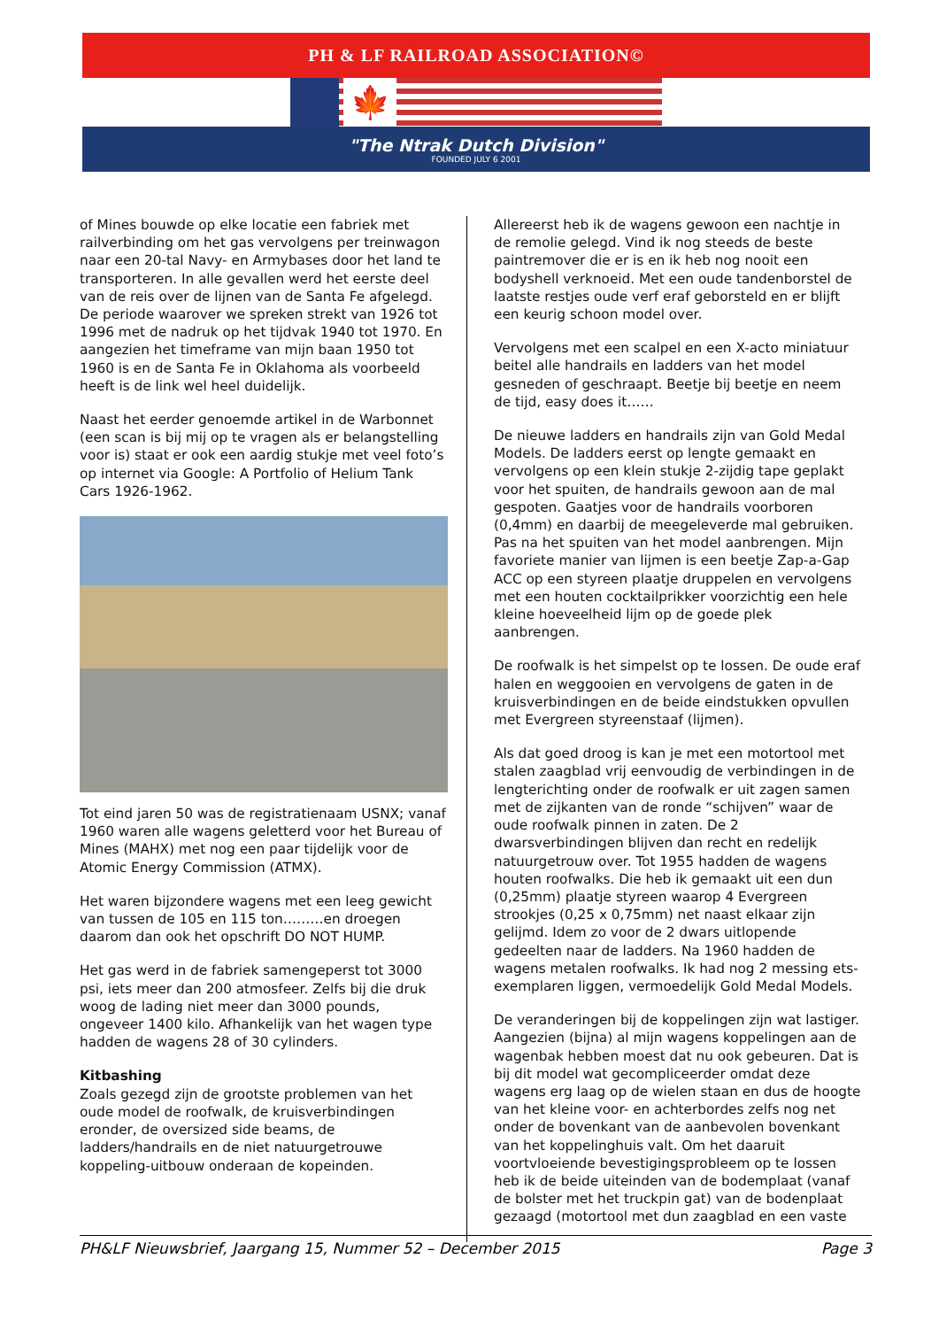PH & LF RAILROAD ASSOCIATION©
🍁
"The Ntrak Dutch Division"
FOUNDED JULY 6 2001
of Mines bouwde op elke locatie een fabriek met railverbinding om het gas vervolgens per treinwagon naar een 20-tal Navy- en Armybases door het land te transporteren. In alle gevallen werd het eerste deel van de reis over de lijnen van de Santa Fe afgelegd. De periode waarover we spreken strekt van 1926 tot 1996 met de nadruk op het tijdvak 1940 tot 1970. En aangezien het timeframe van mijn baan 1950 tot 1960 is en de Santa Fe in Oklahoma als voorbeeld heeft is de link wel heel duidelijk.
Naast het eerder genoemde artikel in de Warbonnet (een scan is bij mij op te vragen als er belangstelling voor is) staat er ook een aardig stukje met veel foto’s op internet via Google: A Portfolio of Helium Tank Cars 1926-1962.
Tot eind jaren 50 was de registratienaam USNX; vanaf 1960 waren alle wagens geletterd voor het Bureau of Mines (MAHX) met nog een paar tijdelijk voor de Atomic Energy Commission (ATMX).
Het waren bijzondere wagens met een leeg gewicht van tussen de 105 en 115 ton………en droegen daarom dan ook het opschrift DO NOT HUMP.
Het gas werd in de fabriek samengeperst tot 3000 psi, iets meer dan 200 atmosfeer. Zelfs bij die druk woog de lading niet meer dan 3000 pounds, ongeveer 1400 kilo. Afhankelijk van het wagen type hadden de wagens 28 of 30 cylinders.
Kitbashing
Zoals gezegd zijn de grootste problemen van het oude model de roofwalk, de kruisverbindingen eronder, de oversized side beams, de ladders/handrails en de niet natuurgetrouwe koppeling-uitbouw onderaan de kopeinden.
Allereerst heb ik de wagens gewoon een nachtje in de remolie gelegd. Vind ik nog steeds de beste paintremover die er is en ik heb nog nooit een bodyshell verknoeid. Met een oude tandenborstel de laatste restjes oude verf eraf geborsteld en er blijft een keurig schoon model over.
Vervolgens met een scalpel en een X-acto miniatuur beitel alle handrails en ladders van het model gesneden of geschraapt. Beetje bij beetje en neem de tijd, easy does it……
De nieuwe ladders en handrails zijn van Gold Medal Models. De ladders eerst op lengte gemaakt en vervolgens op een klein stukje 2-zijdig tape geplakt voor het spuiten, de handrails gewoon aan de mal gespoten. Gaatjes voor de handrails voorboren (0,4mm) en daarbij de meegeleverde mal gebruiken. Pas na het spuiten van het model aanbrengen. Mijn favoriete manier van lijmen is een beetje Zap-a-Gap ACC op een styreen plaatje druppelen en vervolgens met een houten cocktailprikker voorzichtig een hele kleine hoeveelheid lijm op de goede plek aanbrengen.
De roofwalk is het simpelst op te lossen. De oude eraf halen en weggooien en vervolgens de gaten in de kruisverbindingen en de beide eindstukken opvullen met Evergreen styreenstaaf (lijmen).
Als dat goed droog is kan je met een motortool met stalen zaagblad vrij eenvoudig de verbindingen in de lengterichting onder de roofwalk er uit zagen samen met de zijkanten van de ronde “schijven” waar de oude roofwalk pinnen in zaten. De 2 dwarsverbindingen blijven dan recht en redelijk natuurgetrouw over. Tot 1955 hadden de wagens houten roofwalks. Die heb ik gemaakt uit een dun (0,25mm) plaatje styreen waarop 4 Evergreen strookjes (0,25 x 0,75mm) net naast elkaar zijn gelijmd. Idem zo voor de 2 dwars uitlopende gedeelten naar de ladders. Na 1960 hadden de wagens metalen roofwalks. Ik had nog 2 messing ets-exemplaren liggen, vermoedelijk Gold Medal Models.
De veranderingen bij de koppelingen zijn wat lastiger. Aangezien (bijna) al mijn wagens koppelingen aan de wagenbak hebben moest dat nu ook gebeuren. Dat is bij dit model wat gecompliceerder omdat deze wagens erg laag op de wielen staan en dus de hoogte van het kleine voor- en achterbordes zelfs nog net onder de bovenkant van de aanbevolen bovenkant van het koppelinghuis valt. Om het daaruit voortvloeiende bevestigingsprobleem op te lossen heb ik de beide uiteinden van de bodemplaat (vanaf de bolster met het truckpin gat) van de bodenplaat gezaagd (motortool met dun zaagblad en een vaste
PH&LF Nieuwsbrief, Jaargang 15, Nummer 52 – December 2015 Page 3